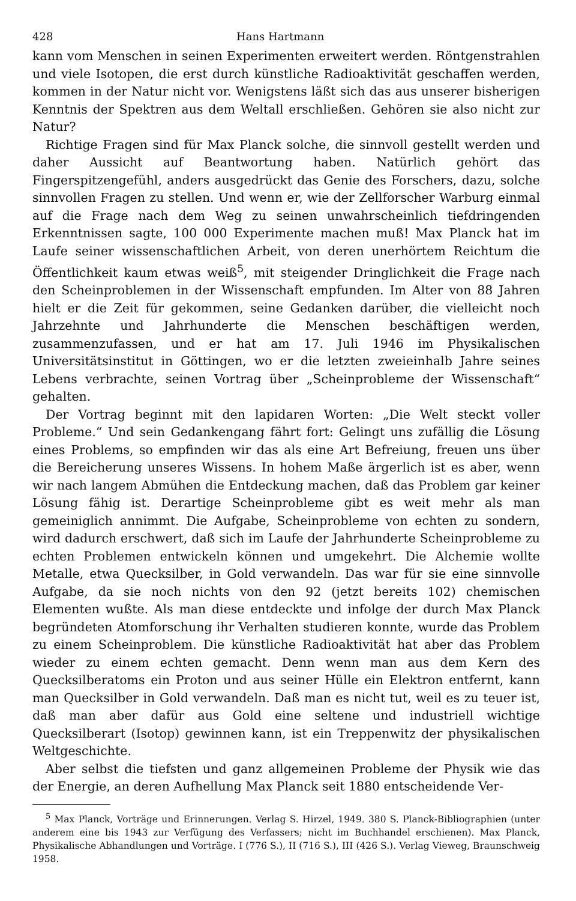428 Hans Hartmann
kann vom Menschen in seinen Experimenten erweitert werden. Röntgenstrahlen und viele Isotopen, die erst durch künstliche Radioaktivität geschaffen werden, kommen in der Natur nicht vor. Wenigstens läßt sich das aus unserer bisherigen Kenntnis der Spektren aus dem Weltall erschließen. Gehören sie also nicht zur Natur?
Richtige Fragen sind für Max Planck solche, die sinnvoll gestellt werden und daher Aussicht auf Beantwortung haben. Natürlich gehört das Fingerspitzengefühl, anders ausgedrückt das Genie des Forschers, dazu, solche sinnvollen Fragen zu stellen. Und wenn er, wie der Zellforscher Warburg einmal auf die Frage nach dem Weg zu seinen unwahrscheinlich tiefdringenden Erkenntnissen sagte, 100 000 Experimente machen muß! Max Planck hat im Laufe seiner wissenschaftlichen Arbeit, von deren unerhörtem Reichtum die Öffentlichkeit kaum etwas weiß<sup>5</sup>, mit steigender Dringlichkeit die Frage nach den Scheinproblemen in der Wissenschaft empfunden. Im Alter von 88 Jahren hielt er die Zeit für gekommen, seine Gedanken darüber, die vielleicht noch Jahrzehnte und Jahrhunderte die Menschen beschäftigen werden, zusammenzufassen, und er hat am 17. Juli 1946 im Physikalischen Universitätsinstitut in Göttingen, wo er die letzten zweieinhalb Jahre seines Lebens verbrachte, seinen Vortrag über „Scheinprobleme der Wissenschaft“ gehalten.
Der Vortrag beginnt mit den lapidaren Worten: „Die Welt steckt voller Probleme.“ Und sein Gedankengang fährt fort: Gelingt uns zufällig die Lösung eines Problems, so empfinden wir das als eine Art Befreiung, freuen uns über die Bereicherung unseres Wissens. In hohem Maße ärgerlich ist es aber, wenn wir nach langem Abmühen die Entdeckung machen, daß das Problem gar keiner Lösung fähig ist. Derartige Scheinprobleme gibt es weit mehr als man gemeiniglich annimmt. Die Aufgabe, Scheinprobleme von echten zu sondern, wird dadurch erschwert, daß sich im Laufe der Jahrhunderte Scheinprobleme zu echten Problemen entwickeln können und umgekehrt. Die Alchemie wollte Metalle, etwa Quecksilber, in Gold verwandeln. Das war für sie eine sinnvolle Aufgabe, da sie noch nichts von den 92 (jetzt bereits 102) chemischen Elementen wußte. Als man diese entdeckte und infolge der durch Max Planck begründeten Atomforschung ihr Verhalten studieren konnte, wurde das Problem zu einem Scheinproblem. Die künstliche Radioaktivität hat aber das Problem wieder zu einem echten gemacht. Denn wenn man aus dem Kern des Quecksilberatoms ein Proton und aus seiner Hülle ein Elektron entfernt, kann man Quecksilber in Gold verwandeln. Daß man es nicht tut, weil es zu teuer ist, daß man aber dafür aus Gold eine seltene und industriell wichtige Quecksilberart (Isotop) gewinnen kann, ist ein Treppenwitz der physikalischen Weltgeschichte.
Aber selbst die tiefsten und ganz allgemeinen Probleme der Physik wie das der Energie, an deren Aufhellung Max Planck seit 1880 entscheidende Ver-
<sup>5</sup> Max Planck, Vorträge und Erinnerungen. Verlag S. Hirzel, 1949. 380 S. Planck-Bibliographien (unter anderem eine bis 1943 zur Verfügung des Verfassers; nicht im Buchhandel erschienen). Max Planck, Physikalische Abhandlungen und Vorträge. I (776 S.), II (716 S.), III (426 S.). Verlag Vieweg, Braunschweig 1958.